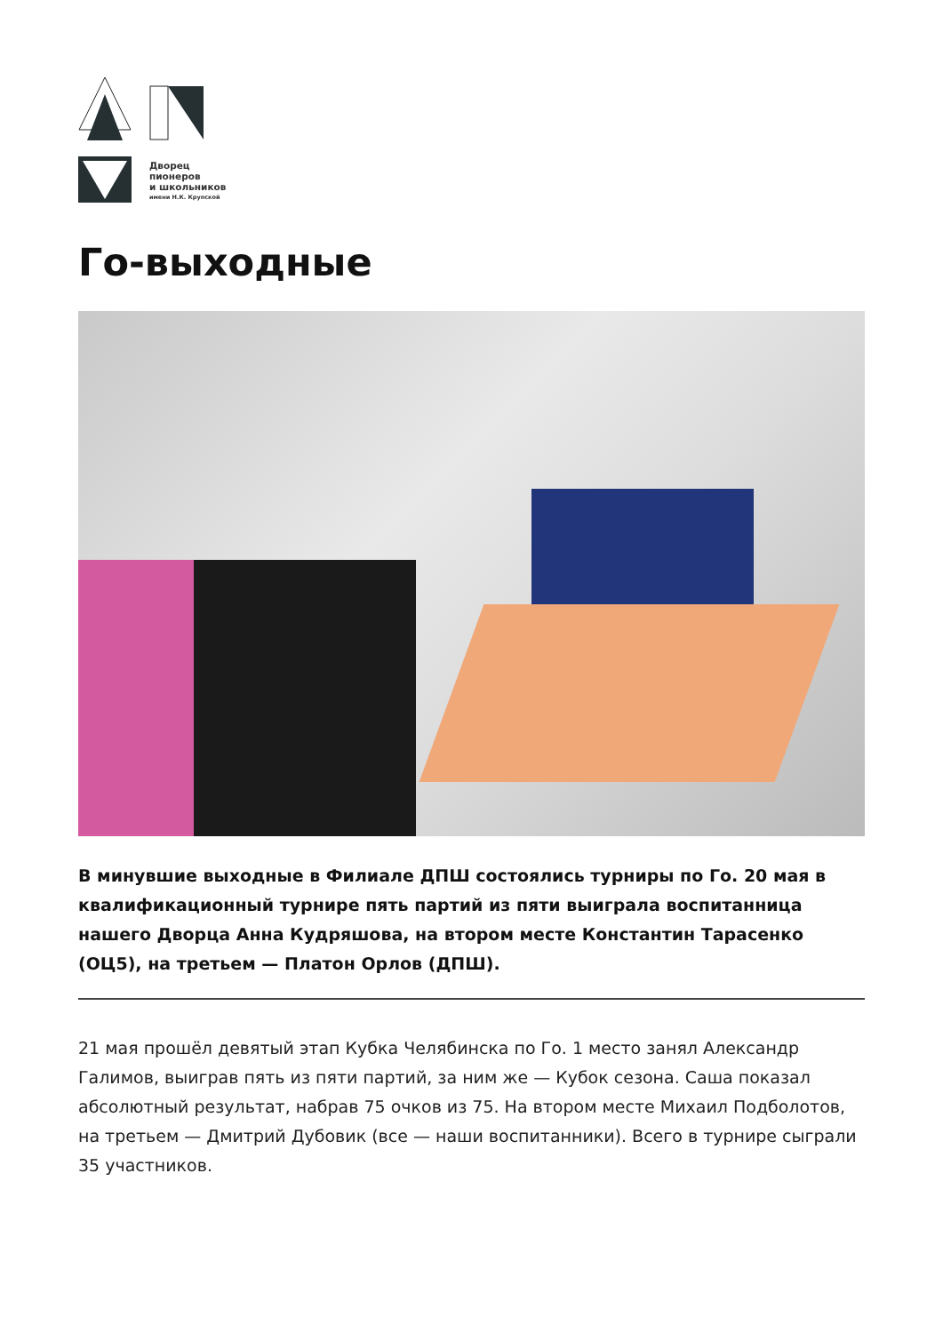Дворец
пионеров
и школьников
имени Н.К. Крупской
Го-выходные
В минувшие выходные в Филиале ДПШ состоялись турниры по Го. 20 мая в квалификационный турнире пять партий из пяти выиграла воспитанница нашего Дворца Анна Кудряшова, на втором месте Константин Тарасенко (ОЦ5), на третьем — Платон Орлов (ДПШ).
21 мая прошёл девятый этап Кубка Челябинска по Го. 1 место занял Александр Галимов, выиграв пять из пяти партий, за ним же — Кубок сезона. Саша показал абсолютный результат, набрав 75 очков из 75. На втором месте Михаил Подболотов, на третьем — Дмитрий Дубовик (все — наши воспитанники). Всего в турнире сыграли 35 участников.